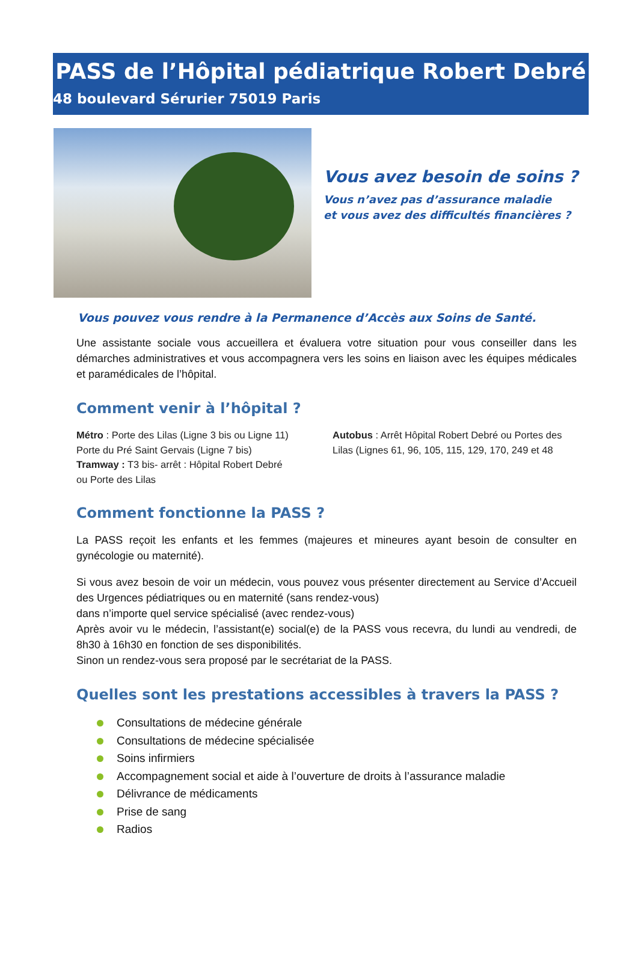PASS de l’Hôpital pédiatrique Robert Debré
48 boulevard Sérurier 75019 Paris
Vous avez besoin de soins ?
Vous n’avez pas d’assurance maladie
et vous avez des difficultés financières ?
Vous pouvez vous rendre à la Permanence d’Accès aux Soins de Santé.
Une assistante sociale vous accueillera et évaluera votre situation pour vous conseiller dans les démarches administratives et vous accompagnera vers les soins en liaison avec les équipes médicales et paramédicales de l’hôpital.
Comment venir à l’hôpital ?
Métro : Porte des Lilas (Ligne 3 bis ou Ligne 11)
Porte du Pré Saint Gervais (Ligne 7 bis)
Tramway : T3 bis- arrêt : Hôpital Robert Debré
ou Porte des Lilas
Autobus : Arrêt Hôpital Robert Debré ou Portes des Lilas (Lignes 61, 96, 105, 115, 129, 170, 249 et 48
Comment fonctionne la PASS ?
La PASS reçoit les enfants et les femmes (majeures et mineures ayant besoin de consulter en gynécologie ou maternité).
Si vous avez besoin de voir un médecin, vous pouvez vous présenter directement au Service d’Accueil des Urgences pédiatriques ou en maternité (sans rendez-vous)
dans n’importe quel service spécialisé (avec rendez-vous)
Après avoir vu le médecin, l’assistant(e) social(e) de la PASS vous recevra, du lundi au vendredi, de 8h30 à 16h30 en fonction de ses disponibilités.
Sinon un rendez-vous sera proposé par le secrétariat de la PASS.
Quelles sont les prestations accessibles à travers la PASS ?
Consultations de médecine générale
Consultations de médecine spécialisée
Soins infirmiers
Accompagnement social et aide à l’ouverture de droits à l’assurance maladie
Délivrance de médicaments
Prise de sang
Radios